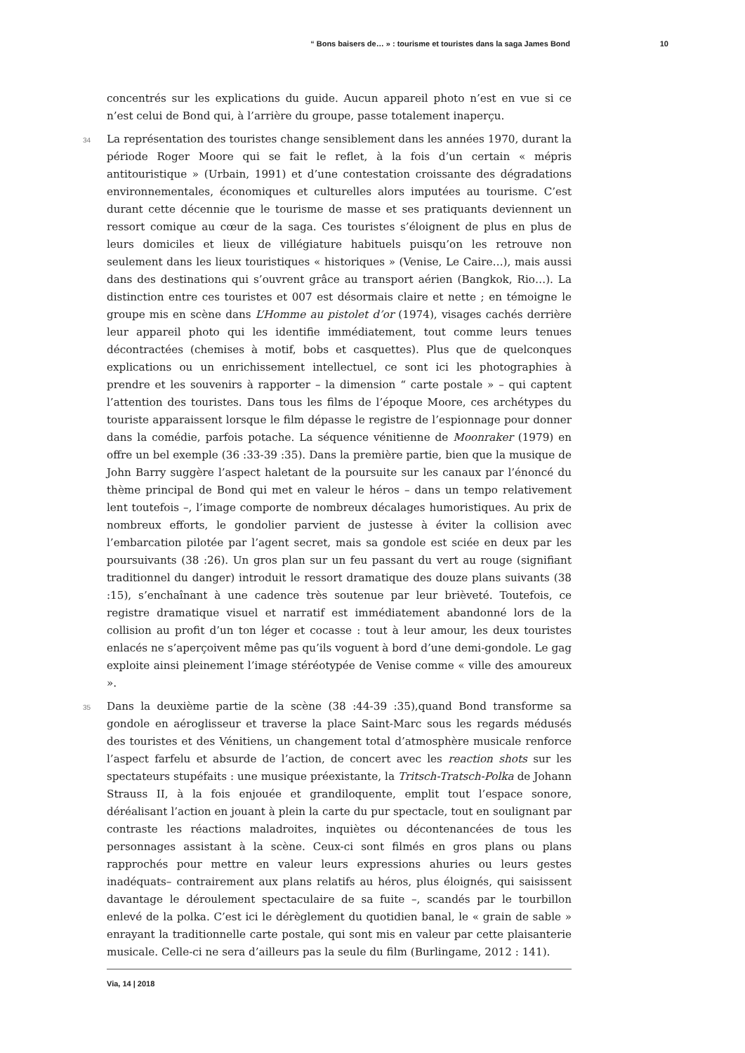“ Bons baisers de… » : tourisme et touristes dans la saga James Bond 10
concentrés sur les explications du guide. Aucun appareil photo n’est en vue si ce n’est celui de Bond qui, à l’arrière du groupe, passe totalement inaperçu.
34 La représentation des touristes change sensiblement dans les années 1970, durant la période Roger Moore qui se fait le reflet, à la fois d’un certain « mépris antitouristique » (Urbain, 1991) et d’une contestation croissante des dégradations environnementales, économiques et culturelles alors imputées au tourisme. C’est durant cette décennie que le tourisme de masse et ses pratiquants deviennent un ressort comique au cœur de la saga. Ces touristes s’éloignent de plus en plus de leurs domiciles et lieux de villégiature habituels puisqu’on les retrouve non seulement dans les lieux touristiques « historiques » (Venise, Le Caire…), mais aussi dans des destinations qui s’ouvrent grâce au transport aérien (Bangkok, Rio…). La distinction entre ces touristes et 007 est désormais claire et nette ; en témoigne le groupe mis en scène dans L’Homme au pistolet d’or (1974), visages cachés derrière leur appareil photo qui les identifie immédiatement, tout comme leurs tenues décontractées (chemises à motif, bobs et casquettes). Plus que de quelconques explications ou un enrichissement intellectuel, ce sont ici les photographies à prendre et les souvenirs à rapporter – la dimension “ carte postale » – qui captent l’attention des touristes. Dans tous les films de l’époque Moore, ces archétypes du touriste apparaissent lorsque le film dépasse le registre de l’espionnage pour donner dans la comédie, parfois potache. La séquence vénitienne de Moonraker (1979) en offre un bel exemple (36 :33-39 :35). Dans la première partie, bien que la musique de John Barry suggère l’aspect haletant de la poursuite sur les canaux par l’énoncé du thème principal de Bond qui met en valeur le héros – dans un tempo relativement lent toutefois –, l’image comporte de nombreux décalages humoristiques. Au prix de nombreux efforts, le gondolier parvient de justesse à éviter la collision avec l’embarcation pilotée par l’agent secret, mais sa gondole est sciée en deux par les poursuivants (38 :26). Un gros plan sur un feu passant du vert au rouge (signifiant traditionnel du danger) introduit le ressort dramatique des douze plans suivants (38 :15), s’enchaînant à une cadence très soutenue par leur brièveté. Toutefois, ce registre dramatique visuel et narratif est immédiatement abandonné lors de la collision au profit d’un ton léger et cocasse : tout à leur amour, les deux touristes enlacés ne s’aperçoivent même pas qu’ils voguent à bord d’une demi-gondole. Le gag exploite ainsi pleinement l’image stéréotypée de Venise comme « ville des amoureux ».
35 Dans la deuxième partie de la scène (38 :44-39 :35),quand Bond transforme sa gondole en aéroglisseur et traverse la place Saint-Marc sous les regards médusés des touristes et des Vénitiens, un changement total d’atmosphère musicale renforce l’aspect farfelu et absurde de l’action, de concert avec les reaction shots sur les spectateurs stupéfaits : une musique préexistante, la Tritsch-Tratsch-Polka de Johann Strauss II, à la fois enjouée et grandiloquente, emplit tout l’espace sonore, déréalisant l’action en jouant à plein la carte du pur spectacle, tout en soulignant par contraste les réactions maladroites, inquiètes ou décontenancées de tous les personnages assistant à la scène. Ceux-ci sont filmés en gros plans ou plans rapprochés pour mettre en valeur leurs expressions ahuries ou leurs gestes inadéquats– contrairement aux plans relatifs au héros, plus éloignés, qui saisissent davantage le déroulement spectaculaire de sa fuite –, scandés par le tourbillon enlevé de la polka. C’est ici le dérèglement du quotidien banal, le « grain de sable » enrayant la traditionnelle carte postale, qui sont mis en valeur par cette plaisanterie musicale. Celle-ci ne sera d’ailleurs pas la seule du film (Burlingame, 2012 : 141).
Via, 14 | 2018